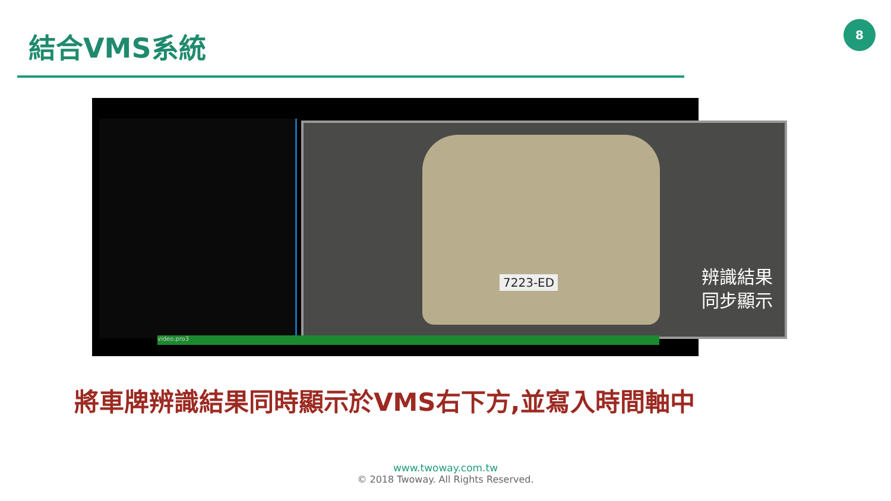結合VMS系統
8
7223-ED
辨識結果
同步顯示
video.pro3
將車牌辨識結果同時顯示於VMS右下方,並寫入時間軸中
www.twoway.com.tw
© 2018 Twoway. All Rights Reserved.